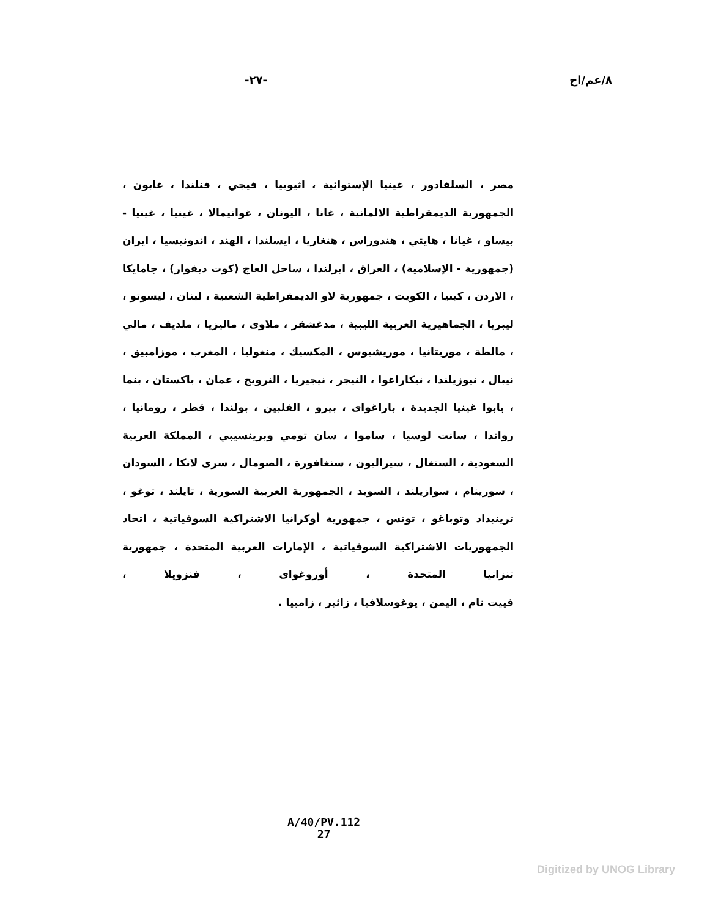٨/عم/اح -٢٧-
مصر ، السلفادور ، غينيا الإستوائية ، اثيوبيا ، فيجي ، فنلندا ، غابون ، الجمهورية الديمقراطية الالمانية ، غانا ، اليونان ، غواتيمالا ، غينيا ، غينيا - بيساو ، غيانا ، هايتي ، هندوراس ، هنغاريا ، ايسلندا ، الهند ، اندونيسيا ، ايران (جمهورية - الإسلامية) ، العراق ، ايرلندا ، ساحل العاج (كوت ديفوار) ، جامايكا ، الاردن ، كينيا ، الكويت ، جمهورية لاو الديمقراطية الشعبية ، لبنان ، ليسوتو ، ليبريا ، الجماهيرية العربية الليبية ، مدغشقر ، ملاوى ، ماليزيا ، ملديف ، مالي ، مالطة ، موريتانيا ، موريشيوس ، المكسيك ، منغوليا ، المغرب ، موزامبيق ، نيبال ، نيوزيلندا ، نيكاراغوا ، النيجر ، نيجيريا ، النرويج ، عمان ، باكستان ، بنما ، بابوا غينيا الجديدة ، باراغواى ، بيرو ، الفلبين ، بولندا ، قطر ، رومانيا ، رواندا ، سانت لوسيا ، ساموا ، سان تومي وبرينسيبي ، المملكة العربية السعودية ، السنغال ، سيراليون ، سنغافورة ، الصومال ، سرى لانكا ، السودان ، سورينام ، سوازيلند ، السويد ، الجمهورية العربية السورية ، تايلند ، توغو ، ترينيداد وتوباغو ، تونس ، جمهورية أوكرانيا الاشتراكية السوفياتية ، اتحاد الجمهوريات الاشتراكية السوفياتية ، الإمارات العربية المتحدة ، جمهورية تنزانيا المتحدة ، أوروغواى ، فنزويلا ،
فييت نام ، اليمن ، يوغوسلافيا ، زائير ، زامبيا .
A/40/PV.112
27
Digitized by UNOG Library